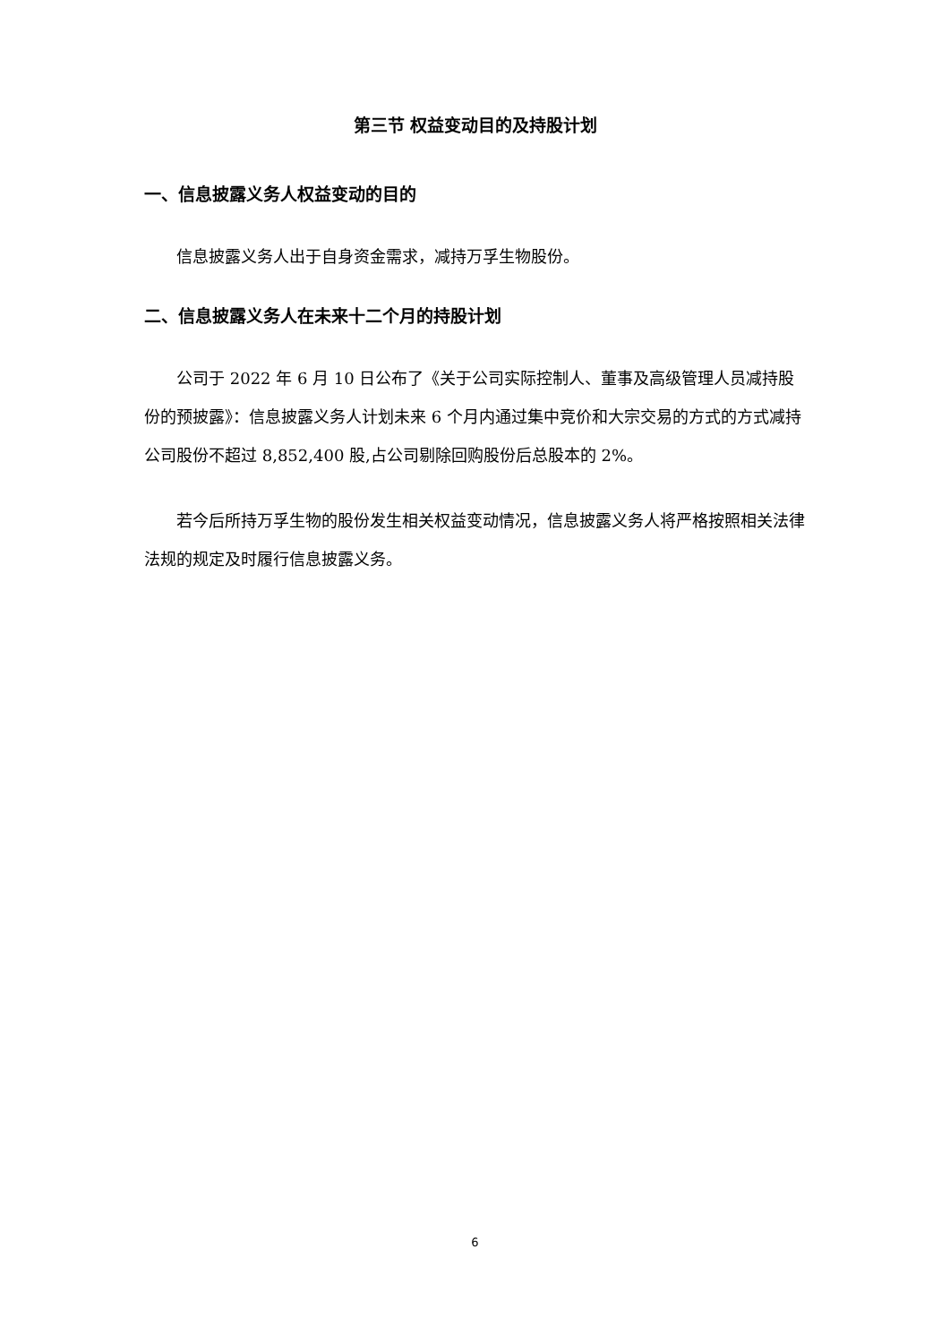第三节 权益变动目的及持股计划
一、信息披露义务人权益变动的目的
信息披露义务人出于自身资金需求，减持万孚生物股份。
二、信息披露义务人在未来十二个月的持股计划
公司于 2022 年 6 月 10 日公布了《关于公司实际控制人、董事及高级管理人员减持股份的预披露》：信息披露义务人计划未来 6 个月内通过集中竞价和大宗交易的方式的方式减持公司股份不超过 8,852,400 股,占公司剔除回购股份后总股本的 2%。
若今后所持万孚生物的股份发生相关权益变动情况，信息披露义务人将严格按照相关法律法规的规定及时履行信息披露义务。
6